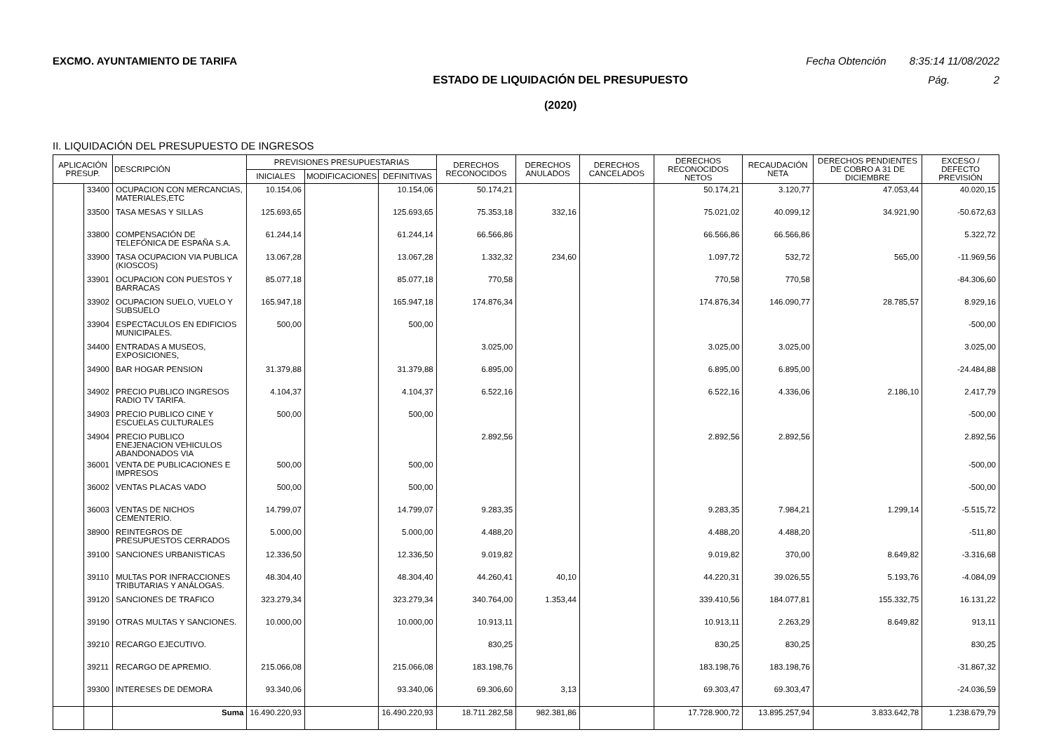EXCMO. AYUNTAMIENTO DE TARIFA Fecha Obtención 8:35:14 11/08/2022
ESTADO DE LIQUIDACIÓN DEL PRESUPUESTO
(2020)
Pág. 2
II. LIQUIDACIÓN DEL PRESUPUESTO DE INGRESOS
| APLICACIÓN PRESUP. | | DESCRIPCIÓN | PREVISIONES PRESUPUESTARIAS | | | DERECHOS RECONOCIDOS | DERECHOS ANULADOS | DERECHOS CANCELADOS | DERECHOS RECONOCIDOS NETOS | RECAUDACIÓN NETA | DERECHOS PENDIENTES DE COBRO A 31 DE DICIEMBRE | EXCESO / DEFECTO PREVISIÓN |
| --- | --- | --- | --- | --- | --- | --- | --- | --- | --- | --- | --- | --- |
| | | | INICIALES | MODIFICACIONES | DEFINITIVAS | | | | | | | |
| | 33400 | OCUPACION CON MERCANCIAS, MATERIALES,ETC | 10.154,06 | | 10.154,06 | 50.174,21 | | | 50.174,21 | 3.120,77 | 47.053,44 | 40.020,15 |
| | 33500 | TASA MESAS Y SILLAS | 125.693,65 | | 125.693,65 | 75.353,18 | 332,16 | | 75.021,02 | 40.099,12 | 34.921,90 | -50.672,63 |
| | 33800 | COMPENSACIÓN DE TELEFÓNICA DE ESPAÑA S.A. | 61.244,14 | | 61.244,14 | 66.566,86 | | | 66.566,86 | 66.566,86 | | 5.322,72 |
| | 33900 | TASA OCUPACION VIA PUBLICA (KIOSCOS) | 13.067,28 | | 13.067,28 | 1.332,32 | 234,60 | | 1.097,72 | 532,72 | 565,00 | -11.969,56 |
| | 33901 | OCUPACION CON PUESTOS Y BARRACAS | 85.077,18 | | 85.077,18 | 770,58 | | | 770,58 | 770,58 | | -84.306,60 |
| | 33902 | OCUPACION SUELO, VUELO Y SUBSUELO | 165.947,18 | | 165.947,18 | 174.876,34 | | | 174.876,34 | 146.090,77 | 28.785,57 | 8.929,16 |
| | 33904 | ESPECTACULOS EN EDIFICIOS MUNICIPALES. | 500,00 | | 500,00 | | | | | | | -500,00 |
| | 34400 | ENTRADAS A MUSEOS, EXPOSICIONES, | | | | 3.025,00 | | | 3.025,00 | 3.025,00 | | 3.025,00 |
| | 34900 | BAR HOGAR PENSION | 31.379,88 | | 31.379,88 | 6.895,00 | | | 6.895,00 | 6.895,00 | | -24.484,88 |
| | 34902 | PRECIO PUBLICO INGRESOS RADIO TV TARIFA. | 4.104,37 | | 4.104,37 | 6.522,16 | | | 6.522,16 | 4.336,06 | 2.186,10 | 2.417,79 |
| | 34903 | PRECIO PUBLICO CINE Y ESCUELAS CULTURALES | 500,00 | | 500,00 | | | | | | | -500,00 |
| | 34904 | PRECIO PUBLICO ENEJENACION VEHICULOS ABANDONADOS VIA | | | | 2.892,56 | | | 2.892,56 | 2.892,56 | | 2.892,56 |
| | 36001 | VENTA DE PUBLICACIONES E IMPRESOS | 500,00 | | 500,00 | | | | | | | -500,00 |
| | 36002 | VENTAS PLACAS VADO | 500,00 | | 500,00 | | | | | | | -500,00 |
| | 36003 | VENTAS DE NICHOS CEMENTERIO. | 14.799,07 | | 14.799,07 | 9.283,35 | | | 9.283,35 | 7.984,21 | 1.299,14 | -5.515,72 |
| | 38900 | REINTEGROS DE PRESUPUESTOS CERRADOS | 5.000,00 | | 5.000,00 | 4.488,20 | | | 4.488,20 | 4.488,20 | | -511,80 |
| | 39100 | SANCIONES URBANISTICAS | 12.336,50 | | 12.336,50 | 9.019,82 | | | 9.019,82 | 370,00 | 8.649,82 | -3.316,68 |
| | 39110 | MULTAS POR INFRACCIONES TRIBUTARIAS Y ANÁLOGAS. | 48.304,40 | | 48.304,40 | 44.260,41 | 40,10 | | 44.220,31 | 39.026,55 | 5.193,76 | -4.084,09 |
| | 39120 | SANCIONES DE TRAFICO | 323.279,34 | | 323.279,34 | 340.764,00 | 1.353,44 | | 339.410,56 | 184.077,81 | 155.332,75 | 16.131,22 |
| | 39190 | OTRAS MULTAS Y SANCIONES. | 10.000,00 | | 10.000,00 | 10.913,11 | | | 10.913,11 | 2.263,29 | 8.649,82 | 913,11 |
| | 39210 | RECARGO EJECUTIVO. | | | | 830,25 | | | 830,25 | 830,25 | | 830,25 |
| | 39211 | RECARGO DE APREMIO. | 215.066,08 | | 215.066,08 | 183.198,76 | | | 183.198,76 | 183.198,76 | | -31.867,32 |
| | 39300 | INTERESES DE DEMORA | 93.340,06 | | 93.340,06 | 69.306,60 | 3,13 | | 69.303,47 | 69.303,47 | | -24.036,59 |
| | | Suma | 16.490.220,93 | | 16.490.220,93 | 18.711.282,58 | 982.381,86 | | 17.728.900,72 | 13.895.257,94 | 3.833.642,78 | 1.238.679,79 |